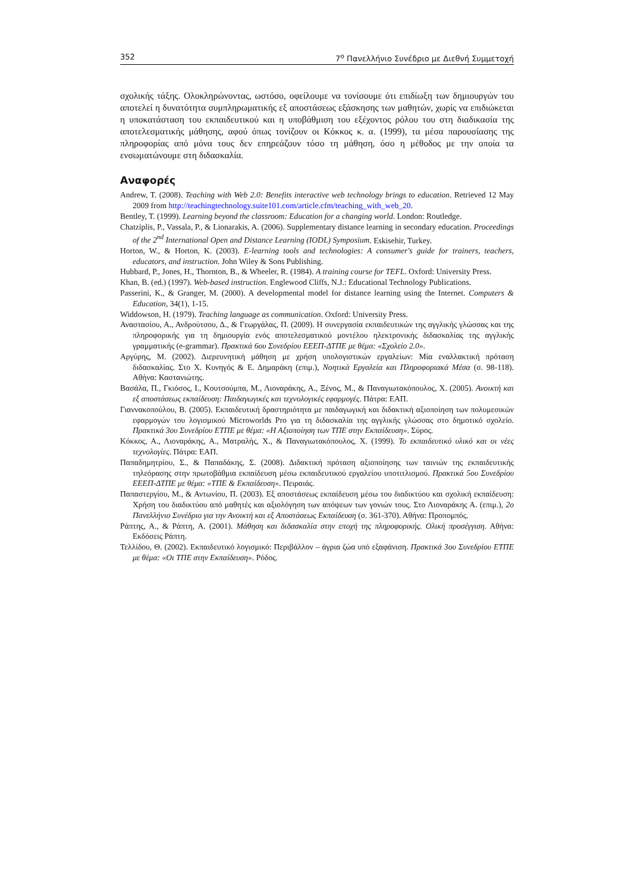352 7<sup>ο</sup> Πανελλήνιο Συνέδριο με Διεθνή Συμμετοχή
σχολικής τάξης. Ολοκληρώνοντας, ωστόσο, οφείλουμε να τονίσουμε ότι επιδίωξη των δημιουργών του αποτελεί η δυνατότητα συμπληρωματικής εξ αποστάσεως εξάσκησης των μαθητών, χωρίς να επιδιώκεται η υποκατάσταση του εκπαιδευτικού και η υποβάθμιση του εξέχοντος ρόλου του στη διαδικασία της αποτελεσματικής μάθησης, αφού όπως τονίζουν οι Κόκκος κ. α. (1999), τα μέσα παρουσίασης της πληροφορίας από μόνα τους δεν επηρεάζουν τόσο τη μάθηση, όσο η μέθοδος με την οποία τα ενσωματώνουμε στη διδασκαλία.
Αναφορές
Andrew, T. (2008). Teaching with Web 2.0: Benefits interactive web technology brings to education. Retrieved 12 May 2009 from http://teachingtechnology.suite101.com/article.cfm/teaching_with_web_20.
Bentley, T. (1999). Learning beyond the classroom: Education for a changing world. London: Routledge.
Chatziplis, P., Vassala, P., & Lionarakis, A. (2006). Supplementary distance learning in secondary education. Proceedings of the 2<sup>nd</sup> International Open and Distance Learning (IODL) Symposium. Eskisehir, Turkey.
Horton, W., & Horton, K. (2003). E-learning tools and technologies: A consumer's guide for trainers, teachers, educators, and instruction. John Wiley & Sons Publishing.
Hubbard, P., Jones, H., Thornton, B., & Wheeler, R. (1984). A training course for TEFL. Oxford: University Press.
Khan, B. (ed.) (1997). Web-based instruction. Englewood Cliffs, N.J.: Educational Technology Publications.
Passerini, K., & Granger, M. (2000). A developmental model for distance learning using the Internet. Computers & Education, 34(1), 1-15.
Widdowson, H. (1979). Teaching language as communication. Oxford: University Press.
Αναστασίου, Α., Ανδρούτσου, Δ., & Γεωργάλας, Π. (2009). Η συνεργασία εκπαιδευτικών της αγγλικής γλώσσας και της πληροφορικής για τη δημιουργία ενός αποτελεσματικού μοντέλου ηλεκτρονικής διδασκαλίας της αγγλικής γραμματικής (e-grammar). Πρακτικά 6ου Συνεδρίου ΕΕΕΠ-ΔΤΠΕ με θέμα: «Σχολείο 2.0».
Αργύρης, Μ. (2002). Διερευνητική μάθηση με χρήση υπολογιστικών εργαλείων: Μία εναλλακτική πρόταση διδασκαλίας. Στο Χ. Κυνηγός & Ε. Δημαράκη (επιμ.), Νοητικά Εργαλεία και Πληροφοριακά Μέσα (σ. 98-118). Αθήνα: Καστανιώτης.
Βασάλα, Π., Γκιόσος, Ι., Κουτσούμπα, Μ., Λιοναράκης, Α., Ξένος, Μ., & Παναγιωτακόπουλος, Χ. (2005). Ανοικτή και εξ αποστάσεως εκπαίδευση: Παιδαγωγικές και τεχνολογικές εφαρμογές. Πάτρα: ΕΑΠ.
Γιαννακοπούλου, Β. (2005). Εκπαιδευτική δραστηριότητα με παιδαγωγική και διδακτική αξιοποίηση των πολυμεσικών εφαρμογών του λογισμικού Microworlds Pro για τη διδασκαλία της αγγλικής γλώσσας στο δημοτικό σχολείο. Πρακτικά 3ου Συνεδρίου ΕΤΠΕ με θέμα: «Η Αξιοποίηση των ΤΠΕ στην Εκπαίδευση». Σύρος.
Κόκκος, Α., Λιοναράκης, Α., Ματραλής, Χ., & Παναγιωτακόπουλος, Χ. (1999). Το εκπαιδευτικό υλικό και οι νέες τεχνολογίες. Πάτρα: ΕΑΠ.
Παπαδημητρίου, Σ., & Παπαδάκης, Σ. (2008). Διδακτική πρόταση αξιοποίησης των ταινιών της εκπαιδευτικής τηλεόρασης στην πρωτοβάθμια εκπαίδευση μέσω εκπαιδευτικού εργαλείου υποτιτλισμού. Πρακτικά 5ου Συνεδρίου ΕΕΕΠ-ΔΤΠΕ με θέμα: «ΤΠΕ & Εκπαίδευση». Πειραιάς.
Παπαστεργίου, Μ., & Αντωνίου, Π. (2003). Εξ αποστάσεως εκπαίδευση μέσω του διαδικτύου και σχολική εκπαίδευση: Χρήση του διαδικτύου από μαθητές και αξιολόγηση των απόψεων των γονιών τους. Στο Λιοναράκης Α. (επιμ.), 2ο Πανελλήνιο Συνέδριο για την Ανοικτή και εξ Αποστάσεως Εκπαίδευση (σ. 361-370). Αθήνα: Προπομπός.
Ράπτης, Α., & Ράπτη, Α. (2001). Μάθηση και διδασκαλία στην εποχή της πληροφορικής. Ολική προσέγγιση. Αθήνα: Εκδόσεις Ράπτη.
Τελλίδου, Θ. (2002). Εκπαιδευτικό λογισμικό: Περιβάλλον – άγρια ζώα υπό εξαφάνιση. Πρακτικά 3ου Συνεδρίου ΕΤΠΕ με θέμα: «Οι ΤΠΕ στην Εκπαίδευση». Ρόδος.